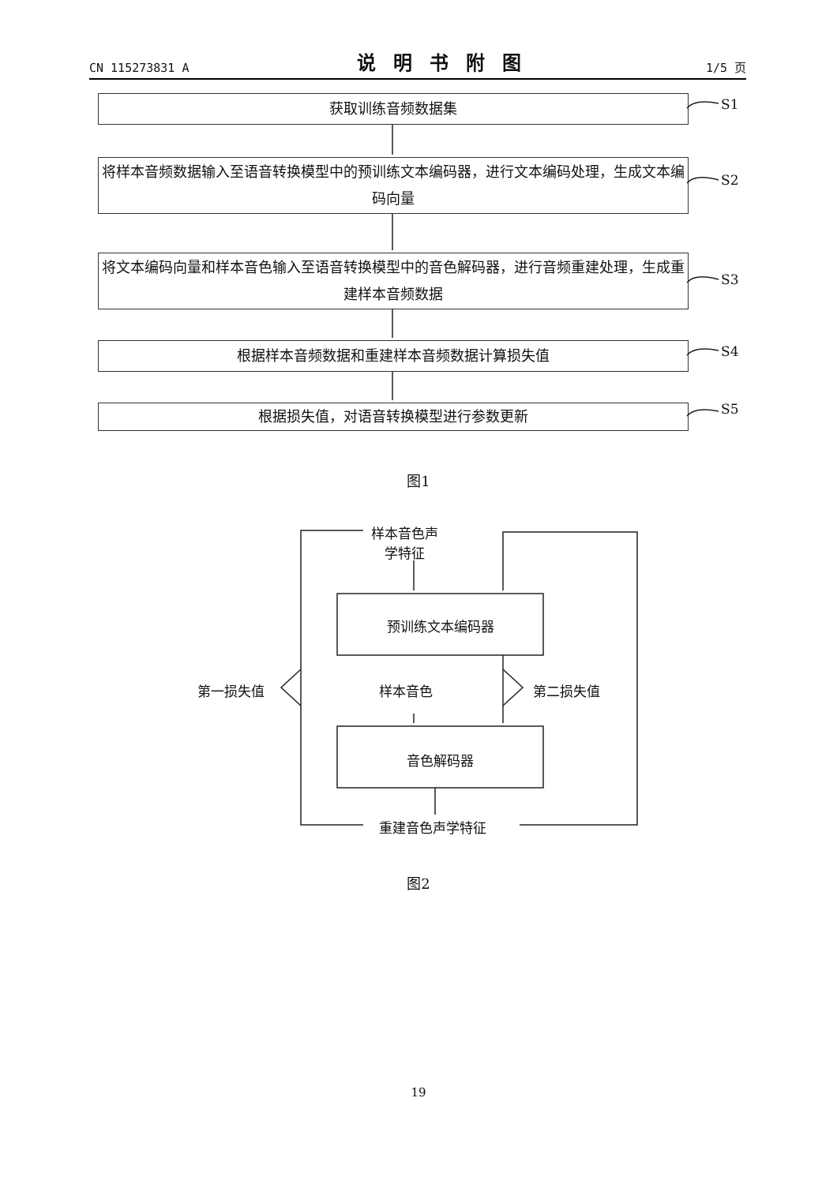CN 115273831 A 说明书附图 1/5 页
获取训练音频数据集 S1
将样本音频数据输入至语音转换模型中的预训练文本编码器，进行文本编码处理，生成文本编码向量
S2
将文本编码向量和样本音色输入至语音转换模型中的音色解码器，进行音频重建处理，生成重建样本音频数据
S3
根据样本音频数据和重建样本音频数据计算损失值 S4
根据损失值，对语音转换模型进行参数更新 S5
图1
样本音色声
学特征
预训练文本编码器
第一损失值 样本音色 第二损失值
音色解码器
重建音色声学特征
图2
19